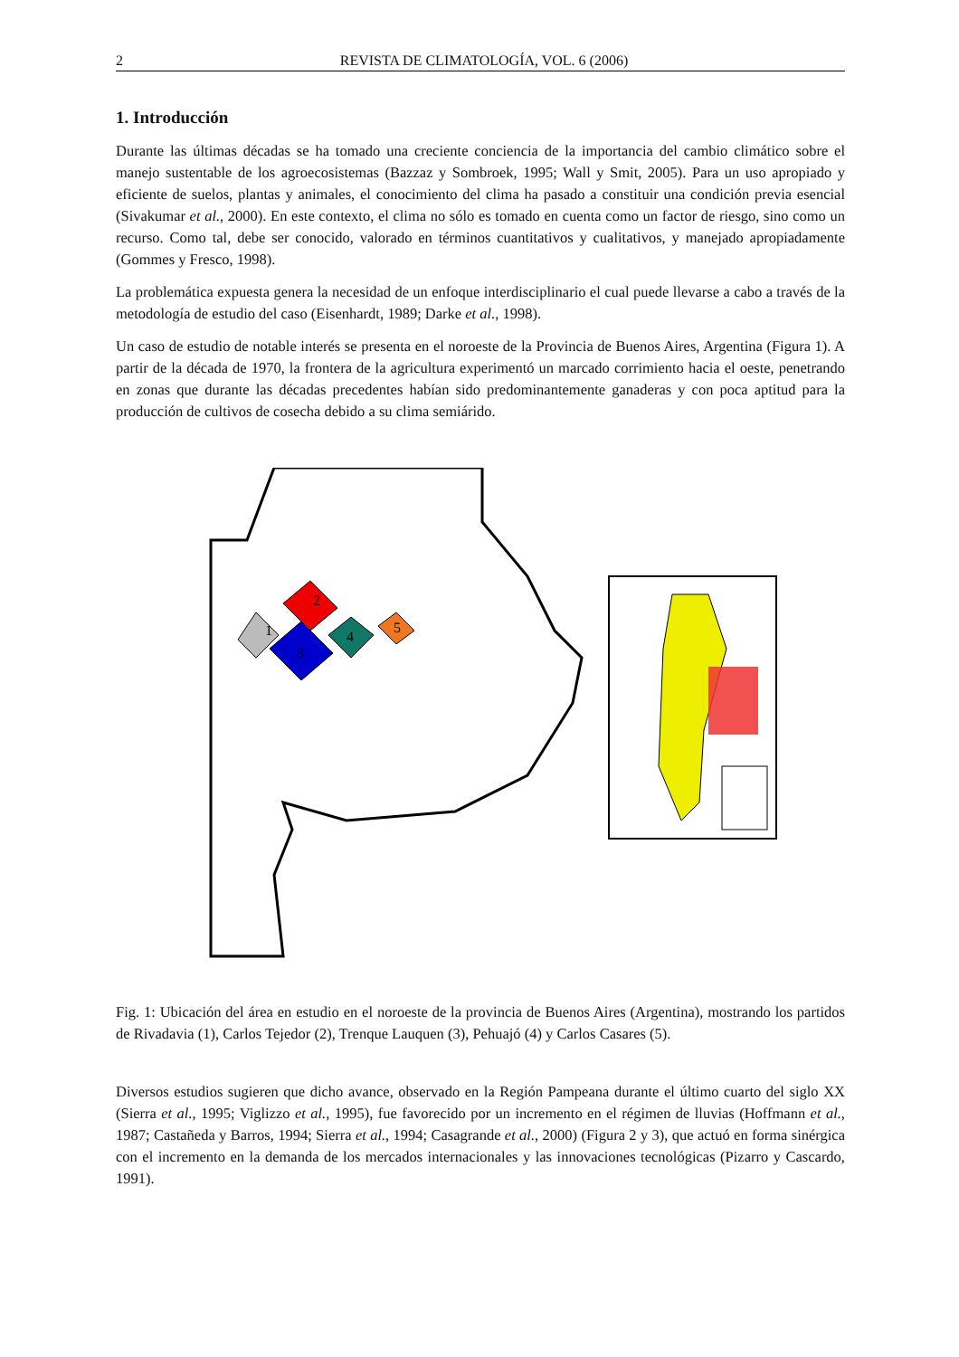2 REVISTA DE CLIMATOLOGÍA, VOL. 6 (2006)
1. Introducción
Durante las últimas décadas se ha tomado una creciente conciencia de la importancia del cambio climático sobre el manejo sustentable de los agroecosistemas (Bazzaz y Sombroek, 1995; Wall y Smit, 2005). Para un uso apropiado y eficiente de suelos, plantas y animales, el conocimiento del clima ha pasado a constituir una condición previa esencial (Sivakumar et al., 2000). En este contexto, el clima no sólo es tomado en cuenta como un factor de riesgo, sino como un recurso. Como tal, debe ser conocido, valorado en términos cuantitativos y cualitativos, y manejado apropiadamente (Gommes y Fresco, 1998).
La problemática expuesta genera la necesidad de un enfoque interdisciplinario el cual puede llevarse a cabo a través de la metodología de estudio del caso (Eisenhardt, 1989; Darke et al., 1998).
Un caso de estudio de notable interés se presenta en el noroeste de la Provincia de Buenos Aires, Argentina (Figura 1). A partir de la década de 1970, la frontera de la agricultura experimentó un marcado corrimiento hacia el oeste, penetrando en zonas que durante las décadas precedentes habían sido predominantemente ganaderas y con poca aptitud para la producción de cultivos de cosecha debido a su clima semiárido.
2
1
3
4
5
Fig. 1: Ubicación del área en estudio en el noroeste de la provincia de Buenos Aires (Argentina), mostrando los partidos de Rivadavia (1), Carlos Tejedor (2), Trenque Lauquen (3), Pehuajó (4) y Carlos Casares (5).
Diversos estudios sugieren que dicho avance, observado en la Región Pampeana durante el último cuarto del siglo XX (Sierra et al., 1995; Viglizzo et al., 1995), fue favorecido por un incremento en el régimen de lluvias (Hoffmann et al., 1987; Castañeda y Barros, 1994; Sierra et al., 1994; Casagrande et al., 2000) (Figura 2 y 3), que actuó en forma sinérgica con el incremento en la demanda de los mercados internacionales y las innovaciones tecnológicas (Pizarro y Cascardo, 1991).